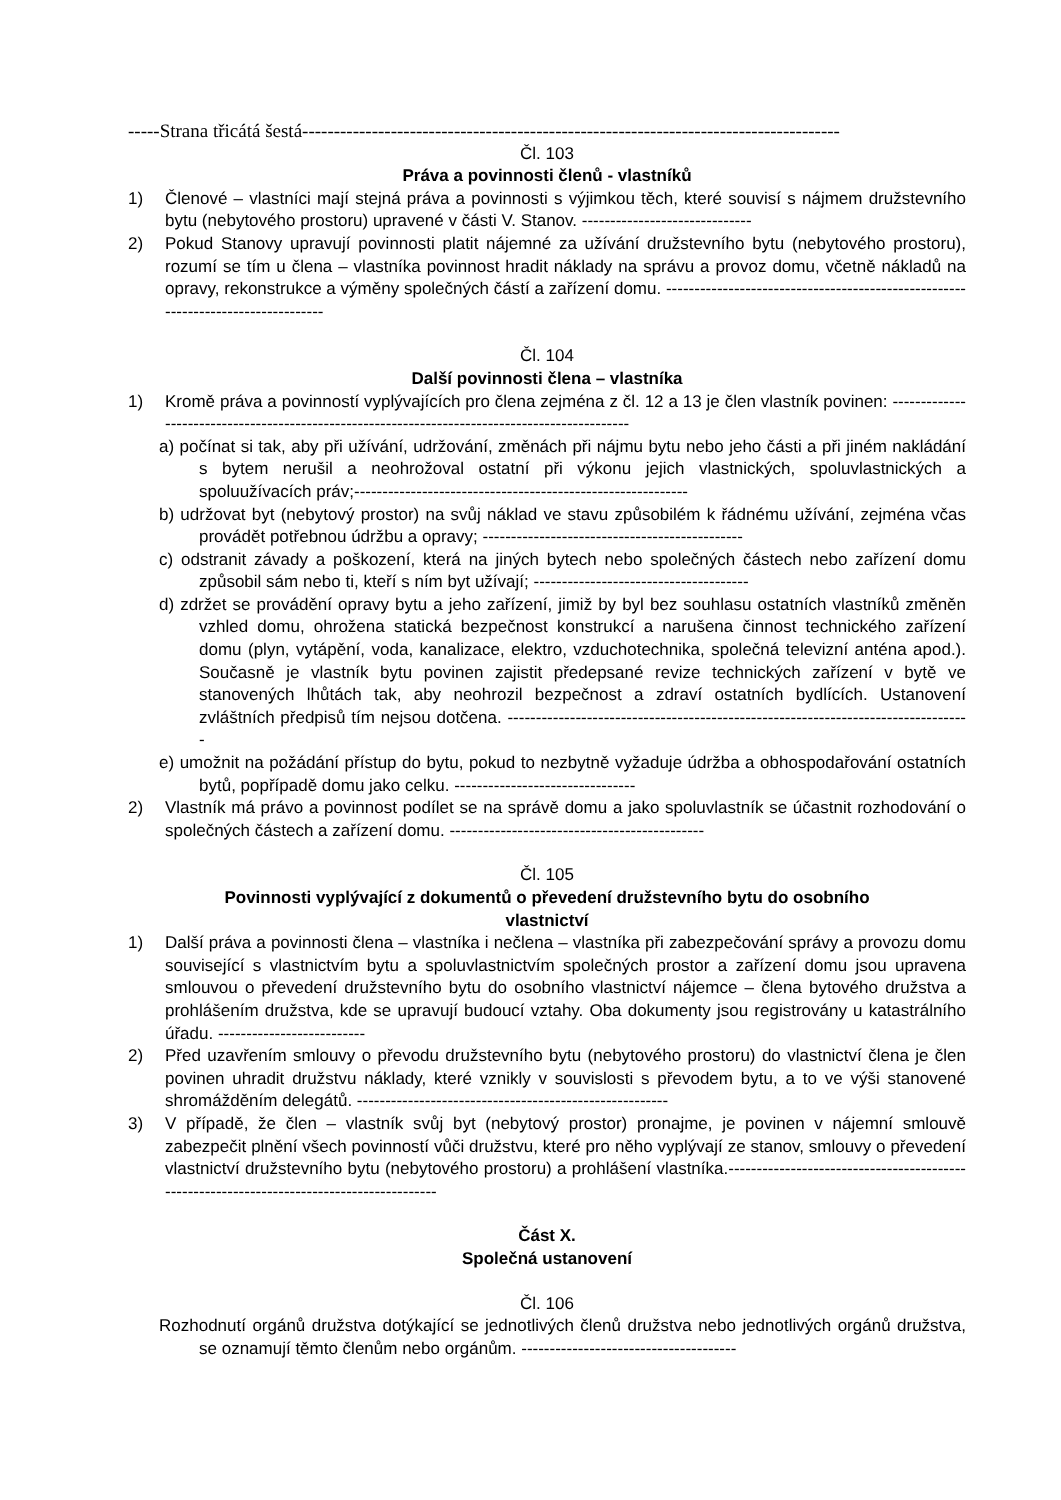-----Strana třicátá šestá-------------------------------------------------------------------------------------
Čl. 103
Práva a povinnosti členů - vlastníků
1) Členové – vlastníci mají stejná práva a povinnosti s výjimkou těch, které souvisí s nájmem družstevního bytu (nebytového prostoru) upravené v části V. Stanov. ------------------------------
2) Pokud Stanovy upravují povinnosti platit nájemné za užívání družstevního bytu (nebytového prostoru), rozumí se tím u člena – vlastníka povinnost hradit náklady na správu a provoz domu, včetně nákladů na opravy, rekonstrukce a výměny společných částí a zařízení domu. ---------------------------------------------------------------------------------
Čl. 104
Další povinnosti člena – vlastníka
1) Kromě práva a povinností vyplývajících pro člena zejména z čl. 12 a 13 je člen vlastník povinen: -----------------------------------------------------------------------------------------------
a) počínat si tak, aby při užívání, udržování, změnách při nájmu bytu nebo jeho části a při jiném nakládání s bytem nerušil a neohrožoval ostatní při výkonu jejich vlastnických, spoluvlastnických a spoluužívacích práv;-----------------------------------------------------------
b) udržovat byt (nebytový prostor) na svůj náklad ve stavu způsobilém k řádnému užívání, zejména včas provádět potřebnou údržbu a opravy; ----------------------------------------------
c) odstranit závady a poškození, která na jiných bytech nebo společných částech nebo zařízení domu způsobil sám nebo ti, kteří s ním byt užívají; --------------------------------------
d) zdržet se provádění opravy bytu a jeho zařízení, jimiž by byl bez souhlasu ostatních vlastníků změněn vzhled domu, ohrožena statická bezpečnost konstrukcí a narušena činnost technického zařízení domu (plyn, vytápění, voda, kanalizace, elektro, vzduchotechnika, společná televizní anténa apod.). Současně je vlastník bytu povinen zajistit předepsané revize technických zařízení v bytě ve stanovených lhůtách tak, aby neohrozil bezpečnost a zdraví ostatních bydlících. Ustanovení zvláštních předpisů tím nejsou dotčena. ----------------------------------------------------------------------------------
e) umožnit na požádání přístup do bytu, pokud to nezbytně vyžaduje údržba a obhospodařování ostatních bytů, popřípadě domu jako celku. --------------------------------
2) Vlastník má právo a povinnost podílet se na správě domu a jako spoluvlastník se účastnit rozhodování o společných částech a zařízení domu. ---------------------------------------------
Čl. 105
Povinnosti vyplývající z dokumentů o převedení družstevního bytu do osobního
vlastnictví
1) Další práva a povinnosti člena – vlastníka i nečlena – vlastníka při zabezpečování správy a provozu domu související s vlastnictvím bytu a spoluvlastnictvím společných prostor a zařízení domu jsou upravena smlouvou o převedení družstevního bytu do osobního vlastnictví nájemce – člena bytového družstva a prohlášením družstva, kde se upravují budoucí vztahy. Oba dokumenty jsou registrovány u katastrálního úřadu. --------------------------
2) Před uzavřením smlouvy o převodu družstevního bytu (nebytového prostoru) do vlastnictví člena je člen povinen uhradit družstvu náklady, které vznikly v souvislosti s převodem bytu, a to ve výši stanovené shromážděním delegátů. -------------------------------------------------------
3) V případě, že člen – vlastník svůj byt (nebytový prostor) pronajme, je povinen v nájemní smlouvě zabezpečit plnění všech povinností vůči družstvu, které pro něho vyplývají ze stanov, smlouvy o převedení vlastnictví družstevního bytu (nebytového prostoru) a prohlášení vlastníka.------------------------------------------------------------------------------------------
Část X.
Společná ustanovení
Čl. 106
Rozhodnutí orgánů družstva dotýkající se jednotlivých členů družstva nebo jednotlivých orgánů družstva, se oznamují těmto členům nebo orgánům. --------------------------------------